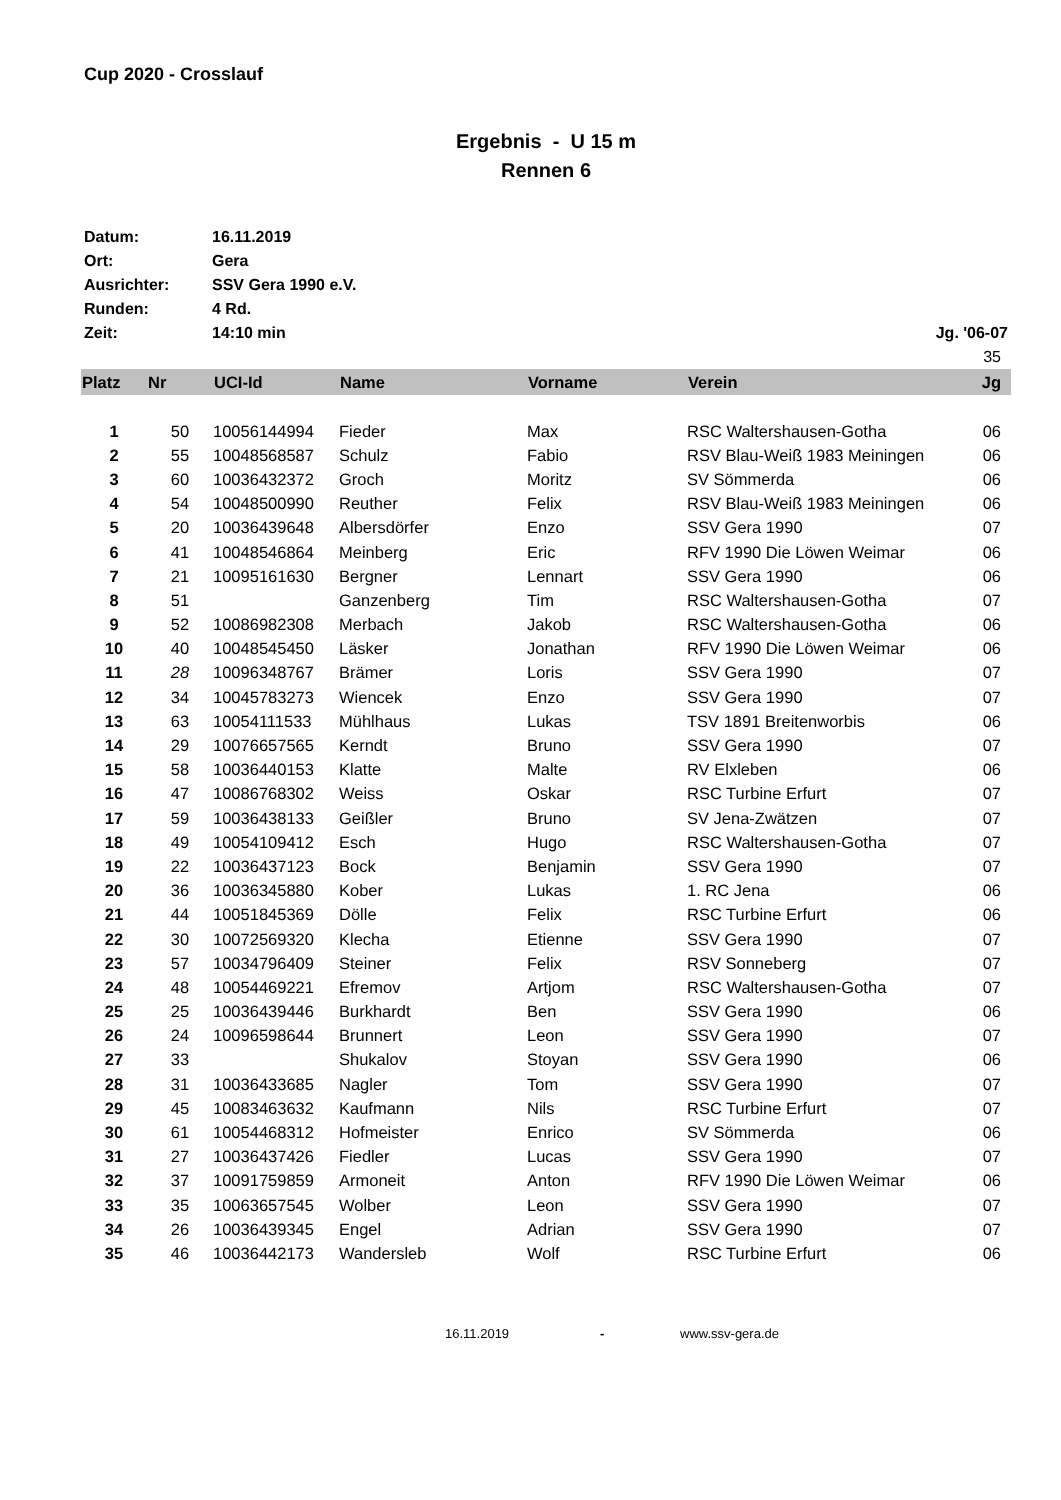Cup 2020 - Crosslauf
Ergebnis - U 15 m
Rennen 6
| Datum: | 16.11.2019 | |
| Ort: | Gera | |
| Ausrichter: | SSV Gera 1990 e.V. | |
| Runden: | 4 Rd. | |
| Zeit: | 14:10 min | Jg. '06-07 |
| | | 35 |
| Platz | Nr | UCI-Id | Name | Vorname | Verein | Jg |
| --- | --- | --- | --- | --- | --- | --- |
| 1 | 50 | 10056144994 | Fieder | Max | RSC Waltershausen-Gotha | 06 |
| 2 | 55 | 10048568587 | Schulz | Fabio | RSV Blau-Weiß 1983 Meiningen | 06 |
| 3 | 60 | 10036432372 | Groch | Moritz | SV Sömmerda | 06 |
| 4 | 54 | 10048500990 | Reuther | Felix | RSV Blau-Weiß 1983 Meiningen | 06 |
| 5 | 20 | 10036439648 | Albersdörfer | Enzo | SSV Gera 1990 | 07 |
| 6 | 41 | 10048546864 | Meinberg | Eric | RFV 1990 Die Löwen Weimar | 06 |
| 7 | 21 | 10095161630 | Bergner | Lennart | SSV Gera 1990 | 06 |
| 8 | 51 | | Ganzenberg | Tim | RSC Waltershausen-Gotha | 07 |
| 9 | 52 | 10086982308 | Merbach | Jakob | RSC Waltershausen-Gotha | 06 |
| 10 | 40 | 10048545450 | Läsker | Jonathan | RFV 1990 Die Löwen Weimar | 06 |
| 11 | 28 | 10096348767 | Brämer | Loris | SSV Gera 1990 | 07 |
| 12 | 34 | 10045783273 | Wiencek | Enzo | SSV Gera 1990 | 07 |
| 13 | 63 | 10054111533 | Mühlhaus | Lukas | TSV 1891 Breitenworbis | 06 |
| 14 | 29 | 10076657565 | Kerndt | Bruno | SSV Gera 1990 | 07 |
| 15 | 58 | 10036440153 | Klatte | Malte | RV Elxleben | 06 |
| 16 | 47 | 10086768302 | Weiss | Oskar | RSC Turbine Erfurt | 07 |
| 17 | 59 | 10036438133 | Geißler | Bruno | SV Jena-Zwätzen | 07 |
| 18 | 49 | 10054109412 | Esch | Hugo | RSC Waltershausen-Gotha | 07 |
| 19 | 22 | 10036437123 | Bock | Benjamin | SSV Gera 1990 | 07 |
| 20 | 36 | 10036345880 | Kober | Lukas | 1. RC Jena | 06 |
| 21 | 44 | 10051845369 | Dölle | Felix | RSC Turbine Erfurt | 06 |
| 22 | 30 | 10072569320 | Klecha | Etienne | SSV Gera 1990 | 07 |
| 23 | 57 | 10034796409 | Steiner | Felix | RSV Sonneberg | 07 |
| 24 | 48 | 10054469221 | Efremov | Artjom | RSC Waltershausen-Gotha | 07 |
| 25 | 25 | 10036439446 | Burkhardt | Ben | SSV Gera 1990 | 06 |
| 26 | 24 | 10096598644 | Brunnert | Leon | SSV Gera 1990 | 07 |
| 27 | 33 | | Shukalov | Stoyan | SSV Gera 1990 | 06 |
| 28 | 31 | 10036433685 | Nagler | Tom | SSV Gera 1990 | 07 |
| 29 | 45 | 10083463632 | Kaufmann | Nils | RSC Turbine Erfurt | 07 |
| 30 | 61 | 10054468312 | Hofmeister | Enrico | SV Sömmerda | 06 |
| 31 | 27 | 10036437426 | Fiedler | Lucas | SSV Gera 1990 | 07 |
| 32 | 37 | 10091759859 | Armoneit | Anton | RFV 1990 Die Löwen Weimar | 06 |
| 33 | 35 | 10063657545 | Wolber | Leon | SSV Gera 1990 | 07 |
| 34 | 26 | 10036439345 | Engel | Adrian | SSV Gera 1990 | 07 |
| 35 | 46 | 10036442173 | Wandersleb | Wolf | RSC Turbine Erfurt | 06 |
16.11.2019 - www.ssv-gera.de